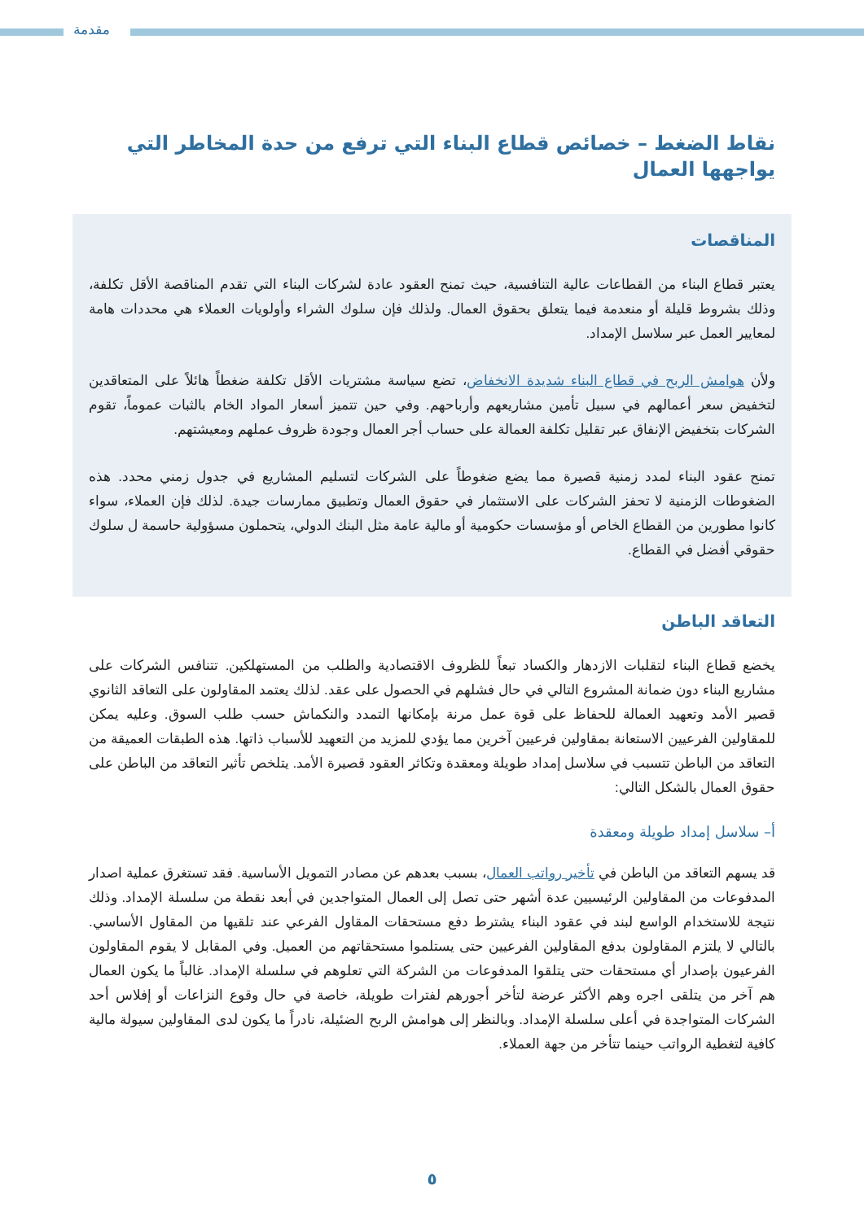مقدمة
نقاط الضغط – خصائص قطاع البناء التي ترفع من حدة المخاطر التي يواجهها العمال
المناقصات
يعتبر قطاع البناء من القطاعات عالية التنافسية، حيث تمنح العقود عادة لشركات البناء التي تقدم المناقصة الأقل تكلفة، وذلك بشروط قليلة أو منعدمة فيما يتعلق بحقوق العمال. ولذلك فإن سلوك الشراء وأولويات العملاء هي محددات هامة لمعايير العمل عبر سلاسل الإمداد.
ولأن هوامش الربح في قطاع البناء شديدة الانخفاض، تضع سياسة مشتريات الأقل تكلفة ضغطاً هائلاً على المتعاقدين لتخفيض سعر أعمالهم في سبيل تأمين مشاريعهم وأرباحهم. وفي حين تتميز أسعار المواد الخام بالثبات عموماً، تقوم الشركات بتخفيض الإنفاق عبر تقليل تكلفة العمالة على حساب أجر العمال وجودة ظروف عملهم ومعيشتهم.
تمنح عقود البناء لمدد زمنية قصيرة مما يضع ضغوطاً على الشركات لتسليم المشاريع في جدول زمني محدد. هذه الضغوطات الزمنية لا تحفز الشركات على الاستثمار في حقوق العمال وتطبيق ممارسات جيدة. لذلك فإن العملاء، سواء كانوا مطورين من القطاع الخاص أو مؤسسات حكومية أو مالية عامة مثل البنك الدولي، يتحملون مسؤولية حاسمة ل سلوك حقوقي أفضل في القطاع.
التعاقد الباطن
يخضع قطاع البناء لتقلبات الازدهار والكساد تبعاً للظروف الاقتصادية والطلب من المستهلكين. تتنافس الشركات على مشاريع البناء دون ضمانة المشروع التالي في حال فشلهم في الحصول على عقد. لذلك يعتمد المقاولون على التعاقد الثانوي قصير الأمد وتعهيد العمالة للحفاظ على قوة عمل مرنة بإمكانها التمدد والنكماش حسب طلب السوق. وعليه يمكن للمقاولين الفرعيين الاستعانة بمقاولين فرعيين آخرين مما يؤدي للمزيد من التعهيد للأسباب ذاتها. هذه الطبقات العميقة من التعاقد من الباطن تتسبب في سلاسل إمداد طويلة ومعقدة وتكاثر العقود قصيرة الأمد. يتلخص تأثير التعاقد من الباطن على حقوق العمال بالشكل التالي:
أ– سلاسل إمداد طويلة ومعقدة
قد يسهم التعاقد من الباطن في تأخير رواتب العمال، بسبب بعدهم عن مصادر التمويل الأساسية. فقد تستغرق عملية اصدار المدفوعات من المقاولين الرئيسيين عدة أشهر حتى تصل إلى العمال المتواجدين في أبعد نقطة من سلسلة الإمداد. وذلك نتيجة للاستخدام الواسع لبند في عقود البناء يشترط دفع مستحقات المقاول الفرعي عند تلقيها من المقاول الأساسي. بالتالي لا يلتزم المقاولون بدفع المقاولين الفرعيين حتى يستلموا مستحقاتهم من العميل. وفي المقابل لا يقوم المقاولون الفرعيون بإصدار أي مستحقات حتى يتلقوا المدفوعات من الشركة التي تعلوهم في سلسلة الإمداد. غالباً ما يكون العمال هم آخر من يتلقى اجره وهم الأكثر عرضة لتأخر أجورهم لفترات طويلة، خاصة في حال وقوع النزاعات أو إفلاس أحد الشركات المتواجدة في أعلى سلسلة الإمداد. وبالنظر إلى هوامش الربح الضئيلة، نادراً ما يكون لدى المقاولين سيولة مالية كافية لتغطية الرواتب حينما تتأخر من جهة العملاء.
٥